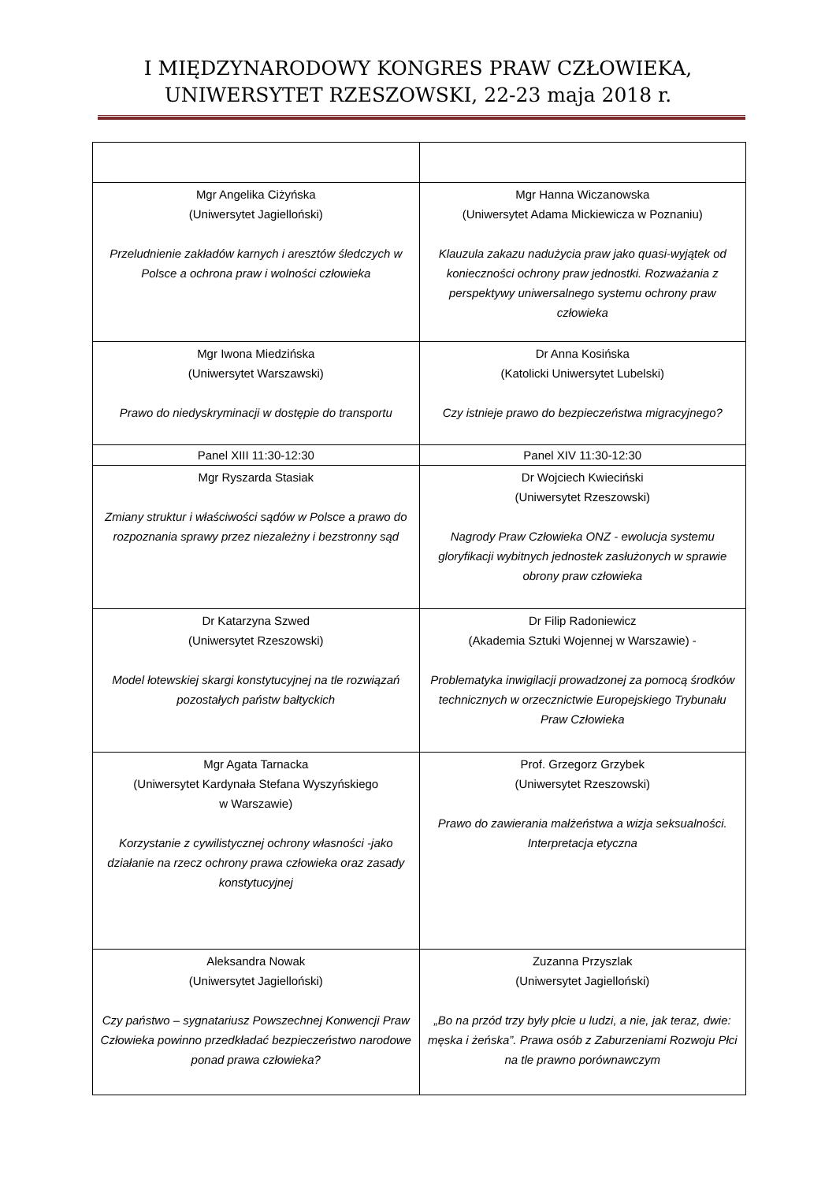I MIĘDZYNARODOWY KONGRES PRAW CZŁOWIEKA,
UNIWERSYTET RZESZOWSKI, 22-23 maja 2018 r.
| Mgr Angelika Ciżyńska (Uniwersytet Jagielloński) Przeludnienie zakładów karnych i aresztów śledczych w Polsce a ochrona praw i wolności człowieka | Mgr Hanna Wiczanowska (Uniwersytet Adama Mickiewicza w Poznaniu) Klauzula zakazu nadużycia praw jako quasi-wyjątek od konieczności ochrony praw jednostki. Rozważania z perspektywy uniwersalnego systemu ochrony praw człowieka |
| Mgr Iwona Miedzińska (Uniwersytet Warszawski) Prawo do niedyskryminacji w dostępie do transportu | Dr Anna Kosińska (Katolicki Uniwersytet Lubelski) Czy istnieje prawo do bezpieczeństwa migracyjnego? |
| Panel XIII 11:30-12:30 | Panel XIV 11:30-12:30 |
| Mgr Ryszarda Stasiak Zmiany struktur i właściwości sądów w Polsce a prawo do rozpoznania sprawy przez niezależny i bezstronny sąd | Dr Wojciech Kwieciński (Uniwersytet Rzeszowski) Nagrody Praw Człowieka ONZ - ewolucja systemu gloryfikacji wybitnych jednostek zasłużonych w sprawie obrony praw człowieka |
| Dr Katarzyna Szwed (Uniwersytet Rzeszowski) Model łotewskiej skargi konstytucyjnej na tle rozwiązań pozostałych państw bałtyckich | Dr Filip Radoniewicz (Akademia Sztuki Wojennej w Warszawie) - Problematyka inwigilacji prowadzonej za pomocą środków technicznych w orzecznictwie Europejskiego Trybunału Praw Człowieka |
| Mgr Agata Tarnacka (Uniwersytet Kardynała Stefana Wyszyńskiego w Warszawie) Korzystanie z cywilistycznej ochrony własności -jako działanie na rzecz ochrony prawa człowieka oraz zasady konstytucyjnej | Prof. Grzegorz Grzybek (Uniwersytet Rzeszowski) Prawo do zawierania małżeństwa a wizja seksualności. Interpretacja etyczna |
| Aleksandra Nowak (Uniwersytet Jagielloński) Czy państwo – sygnatariusz Powszechnej Konwencji Praw Człowieka powinno przedkładać bezpieczeństwo narodowe ponad prawa człowieka? | Zuzanna Przyszlak (Uniwersytet Jagielloński) „Bo na przód trzy były płcie u ludzi, a nie, jak teraz, dwie: męska i żeńska”. Prawa osób z Zaburzeniami Rozwoju Płci na tle prawno porównawczym |